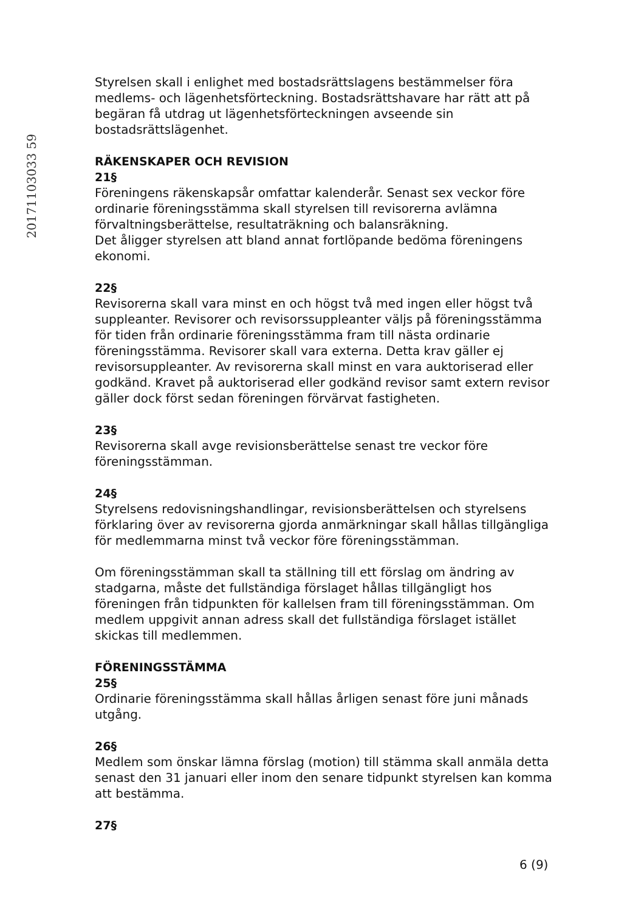20171103033 59
Styrelsen skall i enlighet med bostadsrättslagens bestämmelser föra medlems- och lägenhetsförteckning. Bostadsrättshavare har rätt att på begäran få utdrag ut lägenhetsförteckningen avseende sin bostadsrättslägenhet.
RÄKENSKAPER OCH REVISION
21§
Föreningens räkenskapsår omfattar kalenderår. Senast sex veckor före ordinarie föreningsstämma skall styrelsen till revisorerna avlämna förvaltningsberättelse, resultaträkning och balansräkning.
Det åligger styrelsen att bland annat fortlöpande bedöma föreningens ekonomi.
22§
Revisorerna skall vara minst en och högst två med ingen eller högst två suppleanter. Revisorer och revisorssuppleanter väljs på föreningsstämma för tiden från ordinarie föreningsstämma fram till nästa ordinarie föreningsstämma. Revisorer skall vara externa. Detta krav gäller ej revisorsuppleanter. Av revisorerna skall minst en vara auktoriserad eller godkänd. Kravet på auktoriserad eller godkänd revisor samt extern revisor gäller dock först sedan föreningen förvärvat fastigheten.
23§
Revisorerna skall avge revisionsberättelse senast tre veckor före föreningsstämman.
24§
Styrelsens redovisningshandlingar, revisionsberättelsen och styrelsens förklaring över av revisorerna gjorda anmärkningar skall hållas tillgängliga för medlemmarna minst två veckor före föreningsstämman.
Om föreningsstämman skall ta ställning till ett förslag om ändring av stadgarna, måste det fullständiga förslaget hållas tillgängligt hos föreningen från tidpunkten för kallelsen fram till föreningsstämman. Om medlem uppgivit annan adress skall det fullständiga förslaget istället skickas till medlemmen.
FÖRENINGSSTÄMMA
25§
Ordinarie föreningsstämma skall hållas årligen senast före juni månads utgång.
26§
Medlem som önskar lämna förslag (motion) till stämma skall anmäla detta senast den 31 januari eller inom den senare tidpunkt styrelsen kan komma att bestämma.
27§
6 (9)